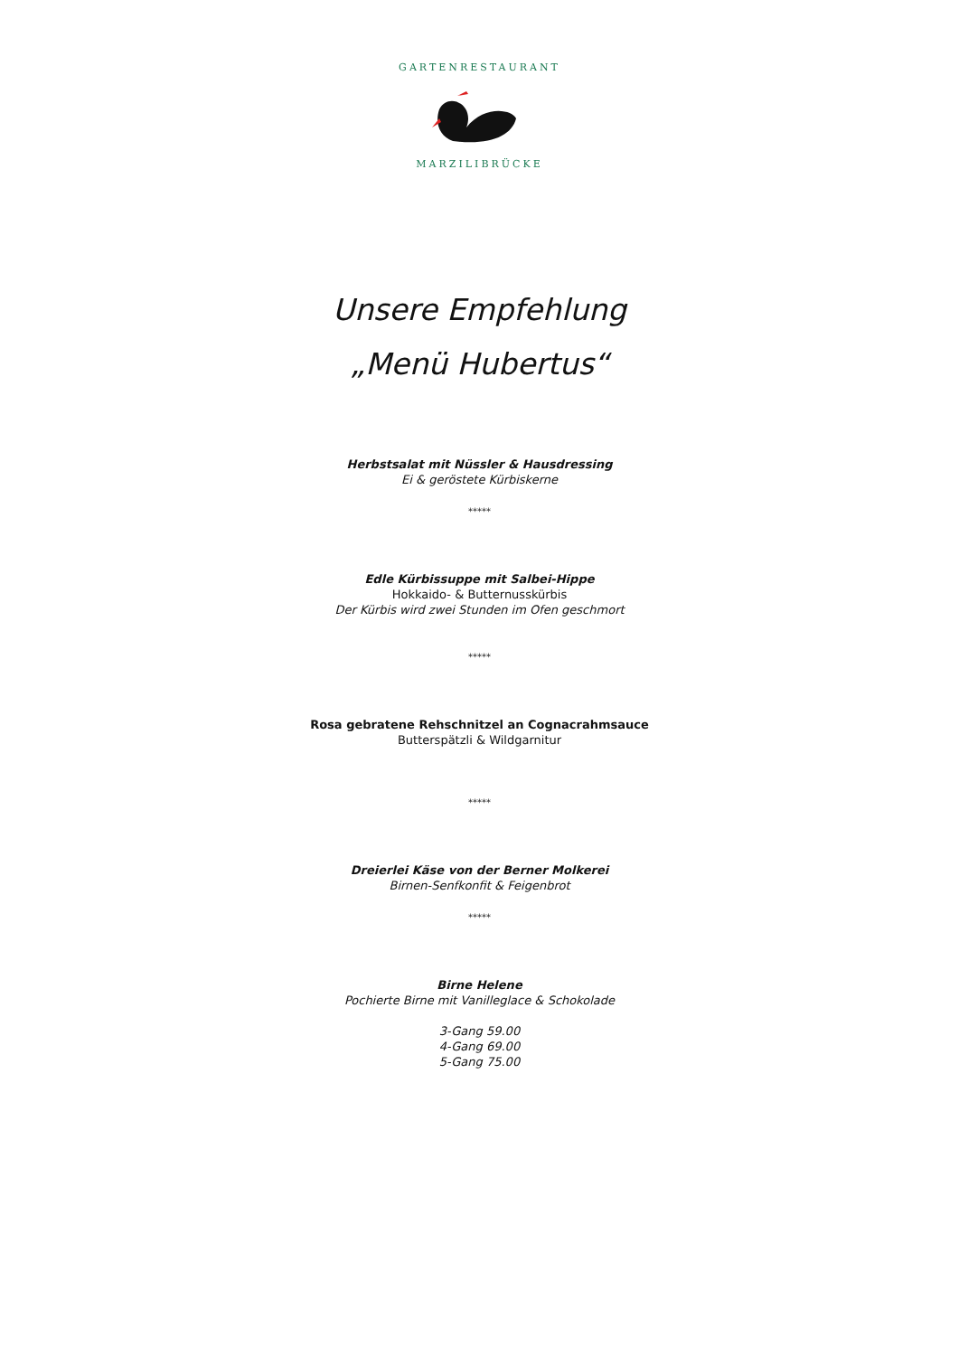GARTENRESTAURANT
MARZILIBRÜCKE
Unsere Empfehlung
„Menü Hubertus“
Herbstsalat mit Nüssler & Hausdressing
Ei & geröstete Kürbiskerne
*****
Edle Kürbissuppe mit Salbei-Hippe
Hokkaido- & Butternusskürbis
Der Kürbis wird zwei Stunden im Ofen geschmort
*****
Rosa gebratene Rehschnitzel an Cognacrahmsauce
Butterspätzli & Wildgarnitur
*****
Dreierlei Käse von der Berner Molkerei
Birnen-Senfkonfit & Feigenbrot
*****
Birne Helene
Pochierte Birne mit Vanilleglace & Schokolade
3-Gang 59.00
4-Gang 69.00
5-Gang 75.00